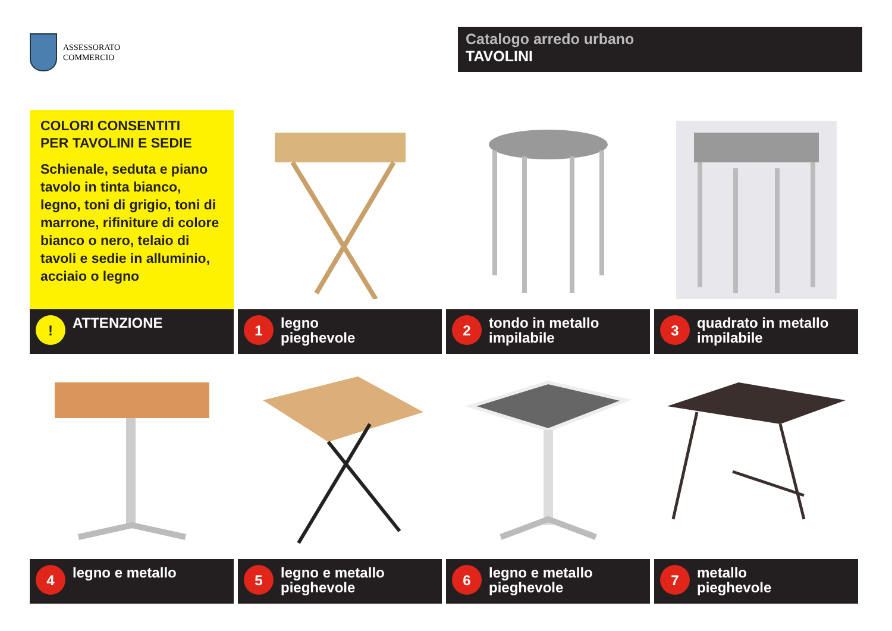ASSESSORATO
COMMERCIO
Catalogo arredo urbano
TAVOLINI
COLORI CONSENTITI
PER TAVOLINI E SEDIE
Schienale, seduta e piano tavolo in tinta bianco, legno, toni di grigio, toni di marrone, rifiniture di colore bianco o nero, telaio di tavoli e sedie in alluminio, acciaio o legno
!
ATTENZIONE
1
legno
pieghevole
2
tondo in metallo
impilabile
3
quadrato in metallo
impilabile
4
legno e metallo
5
legno e metallo
pieghevole
6
legno e metallo
pieghevole
7
metallo
pieghevole